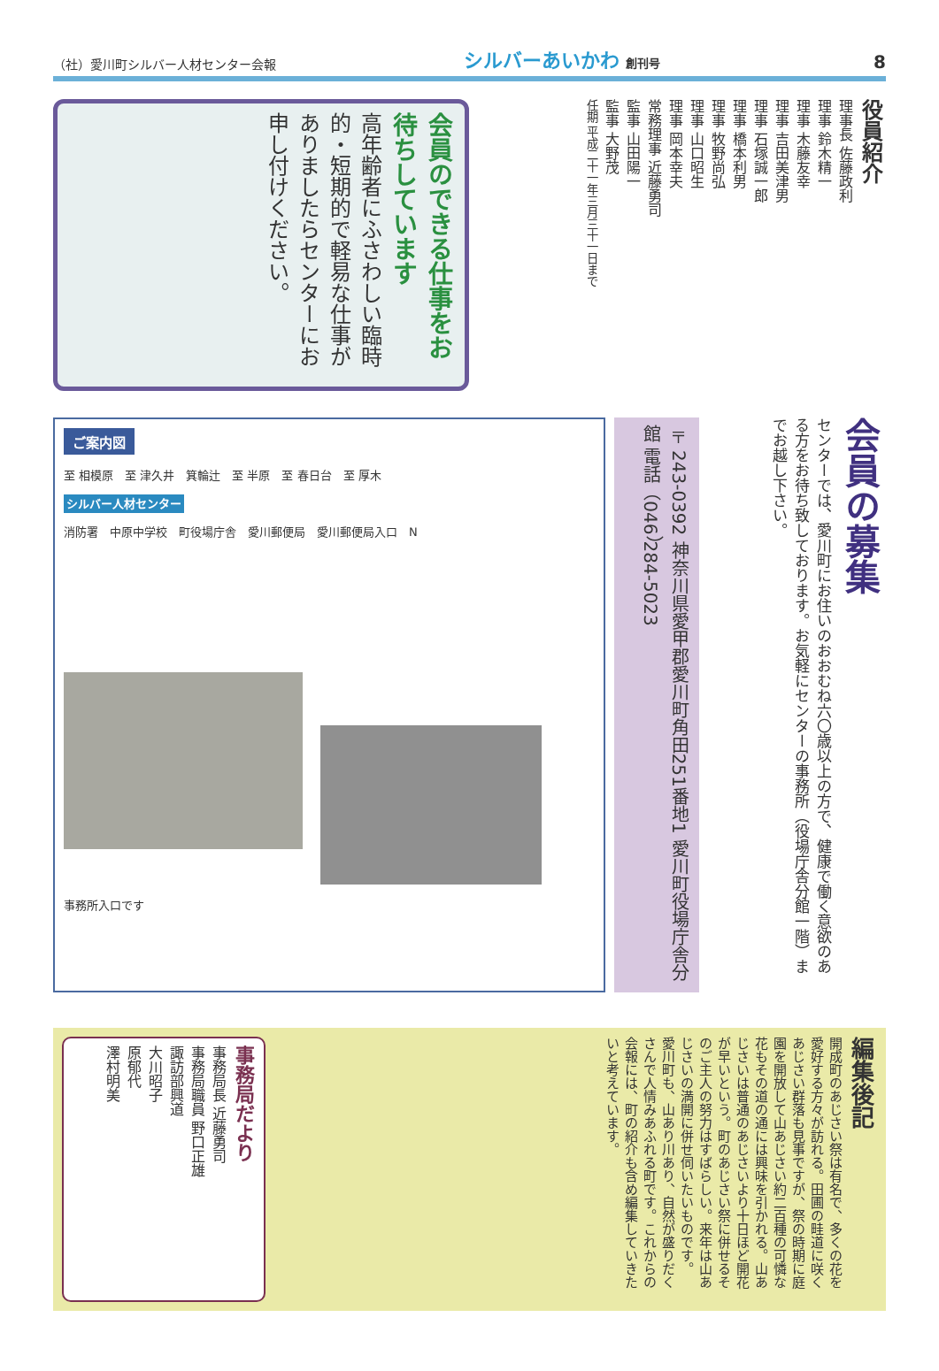（社）愛川町シルバー人材センター会報
シルバーあいかわ 創刊号
8
会員のできる仕事をお待ちしています
高年齢者にふさわしい臨時的・短期的で軽易な仕事がありましたらセンターにお申し付けください。
役員紹介
理事長 佐藤政利
理事 鈴木精一
理事 木藤友幸
理事 吉田美津男
理事 石塚誠一郎
理事 橋本利男
理事 牧野尚弘
理事 山口昭生
理事 岡本幸夫
常務理事 近藤勇司
監事 山田陽一
監事 大野茂
任期 平成二十一年三月三十一日まで
ご案内図
至 相模原　至 津久井　箕輪辻　至 半原　至 春日台　至 厚木
シルバー人材センター
消防署　中原中学校　町役場庁舎　愛川郵便局　愛川郵便局入口　N
事務所入口です
〒243-0392 神奈川県愛甲郡愛川町角田251番地1 愛川町役場庁舎分館 電話（046）284-5023
会員の募集
センターでは、愛川町にお住いのおおむね六〇歳以上の方で、健康で働く意欲のある方をお待ち致しております。お気軽にセンターの事務所（役場庁舎分館一階）までお越し下さい。
事務局だより
事務局長 近藤勇司
事務局職員 野口正雄
諏訪部興道
大川昭子
原郁代
澤村明美
編集後記
開成町のあじさい祭は有名で、多くの花を愛好する方々が訪れる。田圃の畦道に咲くあじさい群落も見事ですが、祭の時期に庭園を開放して山あじさい約二百種の可憐な花もその道の通には興味を引かれる。山あじさいは普通のあじさいより十日ほど開花が早いという。町のあじさい祭に併せるそのご主人の努力はすばらしい。来年は山あじさいの満開に併せ伺いたいものです。
愛川町も、山あり川あり、自然が盛りだくさんで人情みあふれる町です。これからの会報には、町の紹介も含め編集していきたいと考えています。